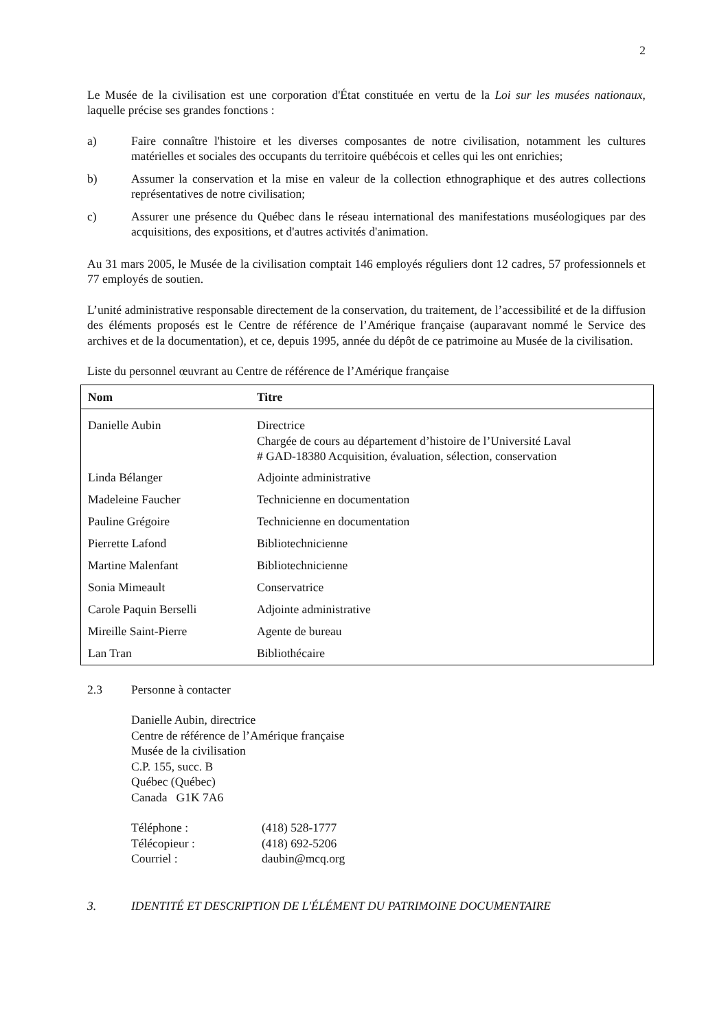2
Le Musée de la civilisation est une corporation d'État constituée en vertu de la Loi sur les musées nationaux, laquelle précise ses grandes fonctions :
a) Faire connaître l'histoire et les diverses composantes de notre civilisation, notamment les cultures matérielles et sociales des occupants du territoire québécois et celles qui les ont enrichies;
b) Assumer la conservation et la mise en valeur de la collection ethnographique et des autres collections représentatives de notre civilisation;
c) Assurer une présence du Québec dans le réseau international des manifestations muséologiques par des acquisitions, des expositions, et d'autres activités d'animation.
Au 31 mars 2005, le Musée de la civilisation comptait 146 employés réguliers dont 12 cadres, 57 professionnels et 77 employés de soutien.
L’unité administrative responsable directement de la conservation, du traitement, de l’accessibilité et de la diffusion des éléments proposés est le Centre de référence de l’Amérique française (auparavant nommé le Service des archives et de la documentation), et ce, depuis 1995, année du dépôt de ce patrimoine au Musée de la civilisation.
Liste du personnel œuvrant au Centre de référence de l’Amérique française
| Nom | Titre |
| --- | --- |
| Danielle Aubin | Directrice Chargée de cours au département d’histoire de l’Université Laval # GAD-18380 Acquisition, évaluation, sélection, conservation |
| Linda Bélanger | Adjointe administrative |
| Madeleine Faucher | Technicienne en documentation |
| Pauline Grégoire | Technicienne en documentation |
| Pierrette Lafond | Bibliotechnicienne |
| Martine Malenfant | Bibliotechnicienne |
| Sonia Mimeault | Conservatrice |
| Carole Paquin Berselli | Adjointe administrative |
| Mireille Saint-Pierre | Agente de bureau |
| Lan Tran | Bibliothécaire |
2.3 Personne à contacter
Danielle Aubin, directrice
Centre de référence de l’Amérique française
Musée de la civilisation
C.P. 155, succ. B
Québec (Québec)
Canada G1K 7A6
Téléphone : (418) 528-1777
Télécopieur : (418) 692-5206
Courriel : daubin@mcq.org
3. IDENTITÉ ET DESCRIPTION DE L'ÉLÉMENT DU PATRIMOINE DOCUMENTAIRE